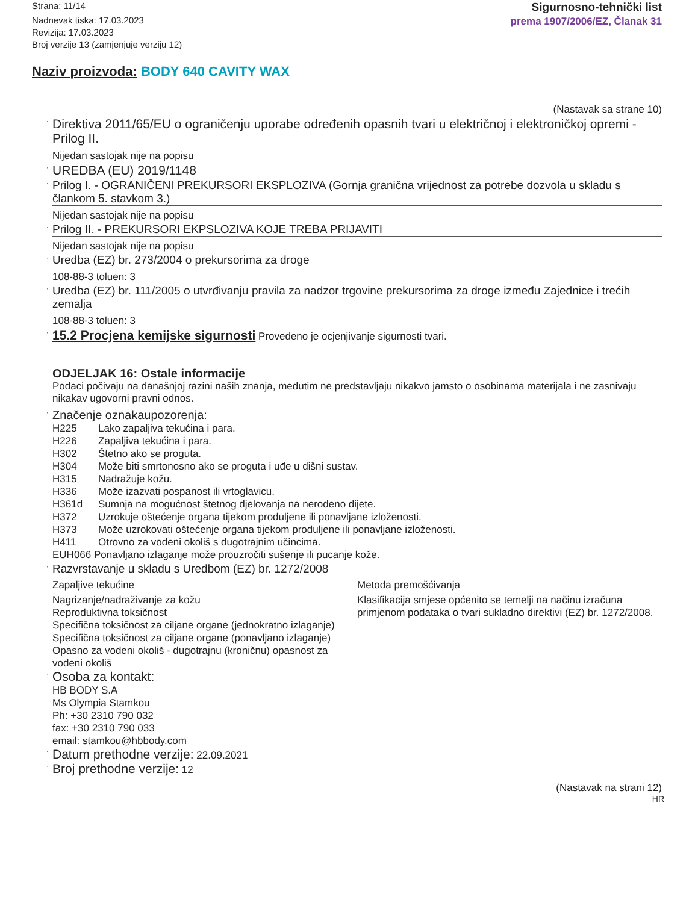Strana: 11/14
Nadnevak tiska: 17.03.2023
Revizija: 17.03.2023
Broj verzije 13 (zamjenjuje verziju 12)
Sigurnosno-tehnički list
prema 1907/2006/EZ, Članak 31
Naziv proizvoda: BODY 640 CAVITY WAX
(Nastavak sa strane 10)
·
Direktiva 2011/65/EU o ograničenju uporabe određenih opasnih tvari u električnoj i elektroničkoj opremi - Prilog II.
Nijedan sastojak nije na popisu
·
UREDBA (EU) 2019/1148
·
Prilog I. - OGRANIČENI PREKURSORI EKSPLOZIVA (Gornja granična vrijednost za potrebe dozvola u skladu s člankom 5. stavkom 3.)
Nijedan sastojak nije na popisu
·
Prilog II. - PREKURSORI EKPSLOZIVA KOJE TREBA PRIJAVITI
Nijedan sastojak nije na popisu
·
Uredba (EZ) br. 273/2004 o prekursorima za droge
108-88-3 toluen: 3
·
Uredba (EZ) br. 111/2005 o utvrđivanju pravila za nadzor trgovine prekursorima za droge između Zajednice i trećih zemalja
108-88-3 toluen: 3
· 15.2 Procjena kemijske sigurnosti Provedeno je ocjenjivanje sigurnosti tvari.
ODJELJAK 16: Ostale informacije
Podaci počivaju na današnjoj razini naših znanja, međutim ne predstavljaju nikakvo jamsto o osobinama materijala i ne zasnivaju nikakav ugovorni pravni odnos.
· Značenje oznakaupozorenja:
H225 Lako zapaljiva tekućina i para.
H226 Zapaljiva tekućina i para.
H302 Štetno ako se proguta.
H304 Može biti smrtonosno ako se proguta i uđe u dišni sustav.
H315 Nadražuje kožu.
H336 Može izazvati pospanost ili vrtoglavicu.
H361d Sumnja na mogućnost štetnog djelovanja na nerođeno dijete.
H372 Uzrokuje oštećenje organa tijekom produljene ili ponavljane izloženosti.
H373 Može uzrokovati oštećenje organa tijekom produljene ili ponavljane izloženosti.
H411 Otrovno za vodeni okoliš s dugotrajnim učincima.
EUH066 Ponavljano izlaganje može prouzročiti sušenje ili pucanje kože.
·
Razvrstavanje u skladu s Uredbom (EZ) br. 1272/2008
Zapaljive tekućine Metoda premošćivanja
Nagrizanje/nadraživanje za kožu
Reproduktivna toksičnost
Specifična toksičnost za ciljane organe (jednokratno izlaganje)
Specifična toksičnost za ciljane organe (ponavljano izlaganje)
Opasno za vodeni okoliš - dugotrajnu (kroničnu) opasnost za vodeni okoliš
Klasifikacija smjese općenito se temelji na načinu izračuna primjenom podataka o tvari sukladno direktivi (EZ) br. 1272/2008.
· Osoba za kontakt:
HB BODY S.A
Ms Olympia Stamkou
Ph: +30 2310 790 032
fax: +30 2310 790 033
email: stamkou@hbbody.com
· Datum prethodne verzije: 22.09.2021
· Broj prethodne verzije: 12
(Nastavak na strani 12)
HR